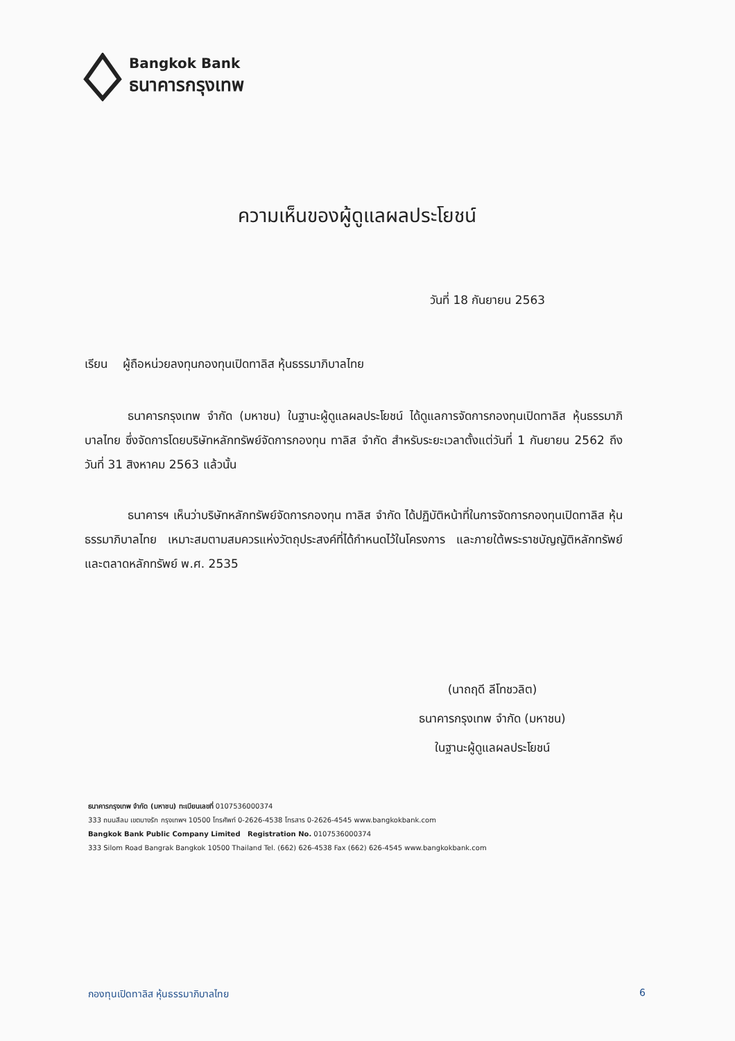Bangkok Bank
ธนาคารกรุงเทพ
ความเห็นของผู้ดูแลผลประโยชน์
วันที่ 18 กันยายน 2563
เรียน ผู้ถือหน่วยลงทุนกองทุนเปิดทาลิส หุ้นธรรมาภิบาลไทย
ธนาคารกรุงเทพ จำกัด (มหาชน) ในฐานะผู้ดูแลผลประโยชน์ ได้ดูแลการจัดการกองทุนเปิดทาลิส หุ้นธรรมาภิบาลไทย ซึ่งจัดการโดยบริษัทหลักทรัพย์จัดการกองทุน ทาลิส จำกัด สำหรับระยะเวลาตั้งแต่วันที่ 1 กันยายน 2562 ถึงวันที่ 31 สิงหาคม 2563 แล้วนั้น
ธนาคารฯ เห็นว่าบริษัทหลักทรัพย์จัดการกองทุน ทาลิส จำกัด ได้ปฏิบัติหน้าที่ในการจัดการกองทุนเปิดทาลิส หุ้นธรรมาภิบาลไทย เหมาะสมตามสมควรแห่งวัตถุประสงค์ที่ได้กำหนดไว้ในโครงการ และภายใต้พระราชบัญญัติหลักทรัพย์และตลาดหลักทรัพย์ พ.ศ. 2535
(นาถฤดี ลีโทชวลิต)
ธนาคารกรุงเทพ จำกัด (มหาชน)
ในฐานะผู้ดูแลผลประโยชน์
ธนาคารกรุงเทพ จำกัด (มหาชน) ทะเบียนเลขที่ 0107536000374
333 ถนนสีลม เขตบางรัก กรุงเทพฯ 10500 โทรศัพท์ 0-2626-4538 โทรสาร 0-2626-4545 www.bangkokbank.com
Bangkok Bank Public Company Limited Registration No. 0107536000374
333 Silom Road Bangrak Bangkok 10500 Thailand Tel. (662) 626-4538 Fax (662) 626-4545 www.bangkokbank.com
กองทุนเปิดทาลิส หุ้นธรรมาภิบาลไทย
6